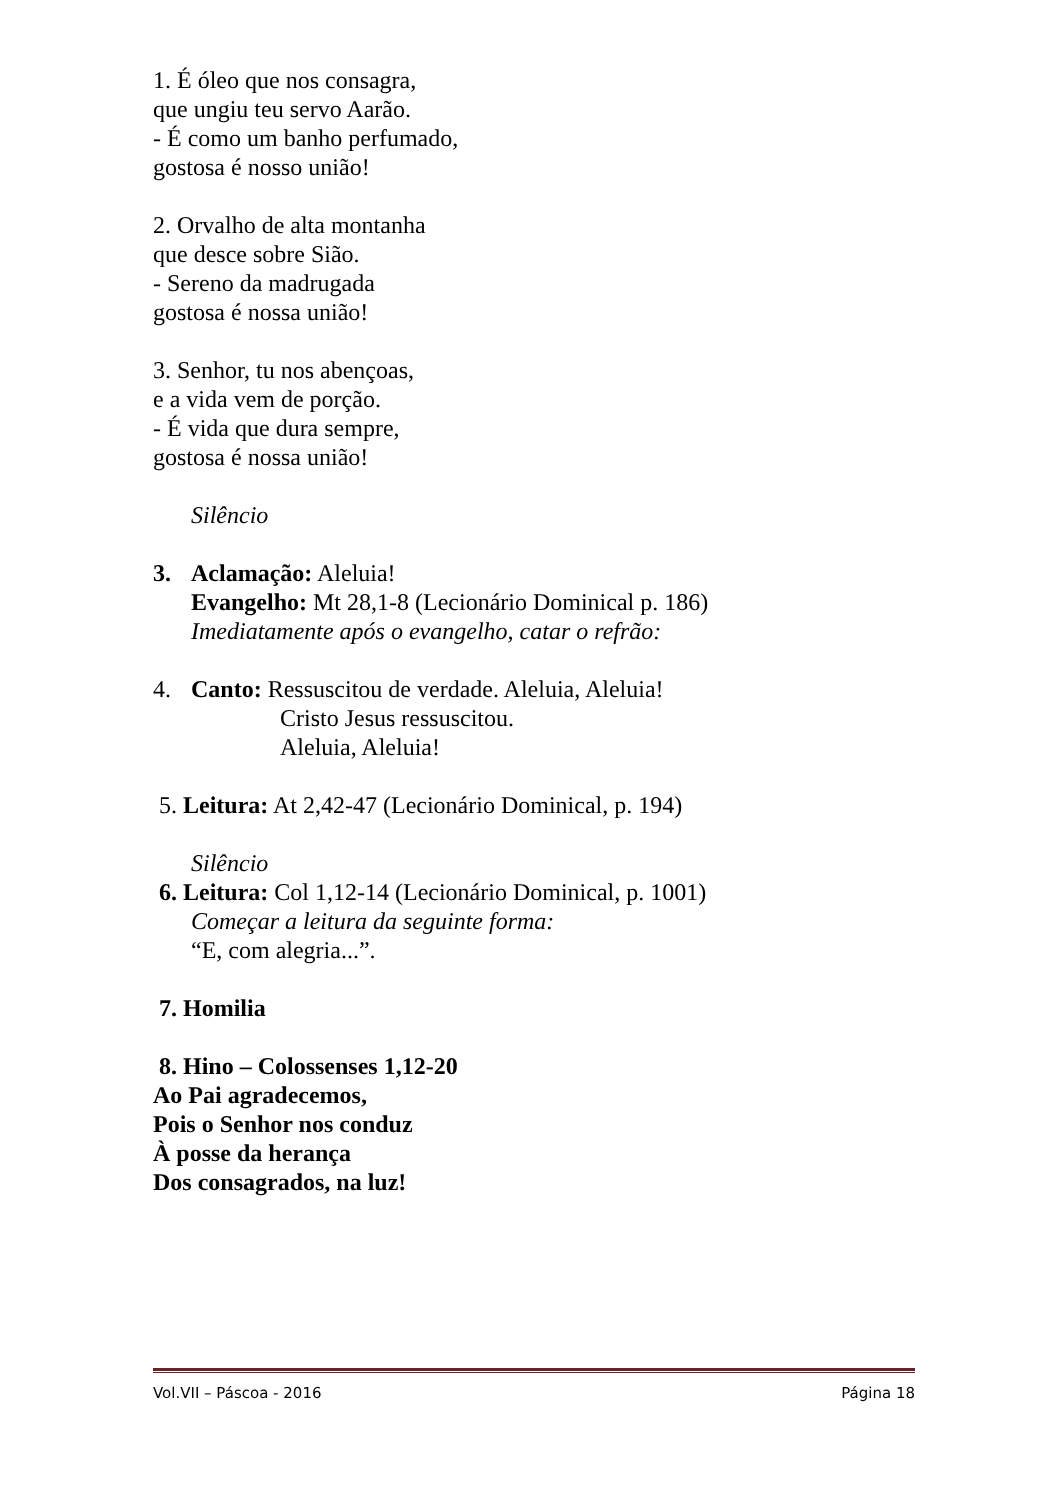1. É óleo que nos consagra,
que ungiu teu servo Aarão.
- É como um banho perfumado,
gostosa é nosso união!
2. Orvalho de alta montanha
que desce sobre Sião.
- Sereno da madrugada
gostosa é nossa união!
3. Senhor, tu nos abençoas,
e a vida vem de porção.
- É vida que dura sempre,
gostosa é nossa união!
Silêncio
3. Aclamação: Aleluia!
Evangelho: Mt 28,1-8 (Lecionário Dominical p. 186)
Imediatamente após o evangelho, catar o refrão:
4. Canto: Ressuscitou de verdade. Aleluia, Aleluia!
Cristo Jesus ressuscitou.
Aleluia, Aleluia!
5. Leitura: At 2,42-47 (Lecionário Dominical, p. 194)
Silêncio
6. Leitura: Col 1,12-14 (Lecionário Dominical, p. 1001)
Começar a leitura da seguinte forma:
“E, com alegria...”.
7. Homilia
8. Hino – Colossenses 1,12-20
Ao Pai agradecemos,
Pois o Senhor nos conduz
À posse da herança
Dos consagrados, na luz!
Vol.VII – Páscoa - 2016 Página 18